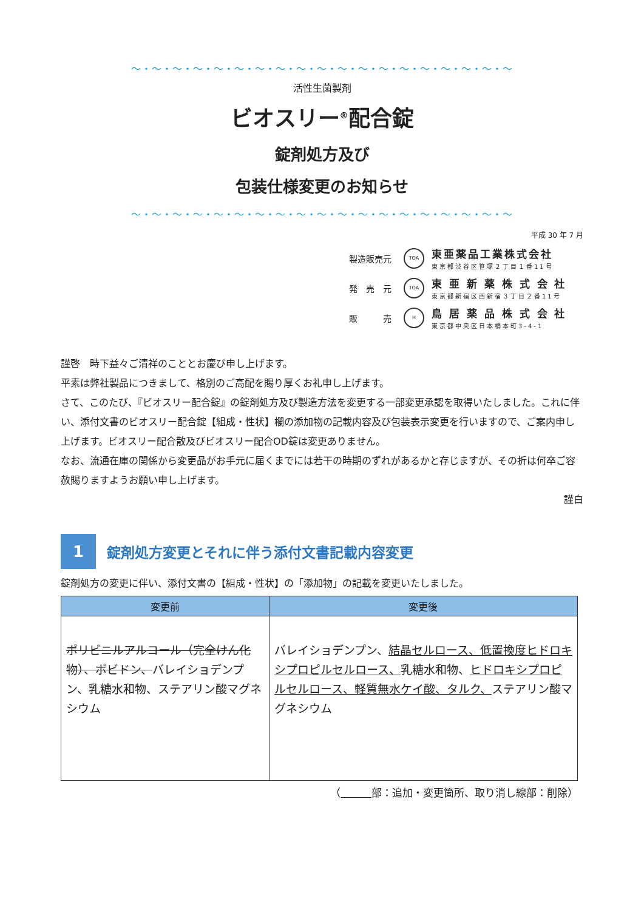～・～・～・～・～・～・～・～・～・～・～・～・～・～・～・～・～・～・～
活性生菌製剤
ビオスリー<sup>®</sup>配合錠
錠剤処方及び
包装仕様変更のお知らせ
～・～・～・～・～・～・～・～・～・～・～・～・～・～・～・～・～・～・～
平成 30 年 7 月
製造販売元 TOA 東亜薬品工業株式会社
東京都渋谷区笹塚２丁目１番11号
発　売　元 TOA 東 亜 新 薬 株 式 会 社
東京都新宿区西新宿３丁目２番11号
販　　　売 H 鳥 居 薬 品 株 式 会 社
東京都中央区日本橋本町3-4-1
謹啓　時下益々ご清祥のこととお慶び申し上げます。
平素は弊社製品につきまして、格別のご高配を賜り厚くお礼申し上げます。
さて、このたび、『ビオスリー配合錠』の錠剤処方及び製造方法を変更する一部変更承認を取得いたしました。これに伴い、添付文書のビオスリー配合錠【組成・性状】欄の添加物の記載内容及び包装表示変更を行いますので、ご案内申し上げます。ビオスリー配合散及びビオスリー配合OD錠は変更ありません。
なお、流通在庫の関係から変更品がお手元に届くまでには若干の時期のずれがあるかと存じますが、その折は何卒ご容赦賜りますようお願い申し上げます。
謹白
1
錠剤処方変更とそれに伴う添付文書記載内容変更
錠剤処方の変更に伴い、添付文書の【組成・性状】の「添加物」の記載を変更いたしました。
| 変更前 | 変更後 |
| --- | --- |
| ポリビニルアルコール（完全けん化物）、ポビドン、 バレイショデンプン、乳糖水和物、ステアリン酸マグネシウム | バレイショデンプン、 結晶セルロース、低置換度ヒドロキシプロピルセルロース、 乳糖水和物、 ヒドロキシプロピルセルロース、軽質無水ケイ酸、タルク、 ステアリン酸マグネシウム |
（　　　 部：追加・変更箇所、取り消し線部：削除）